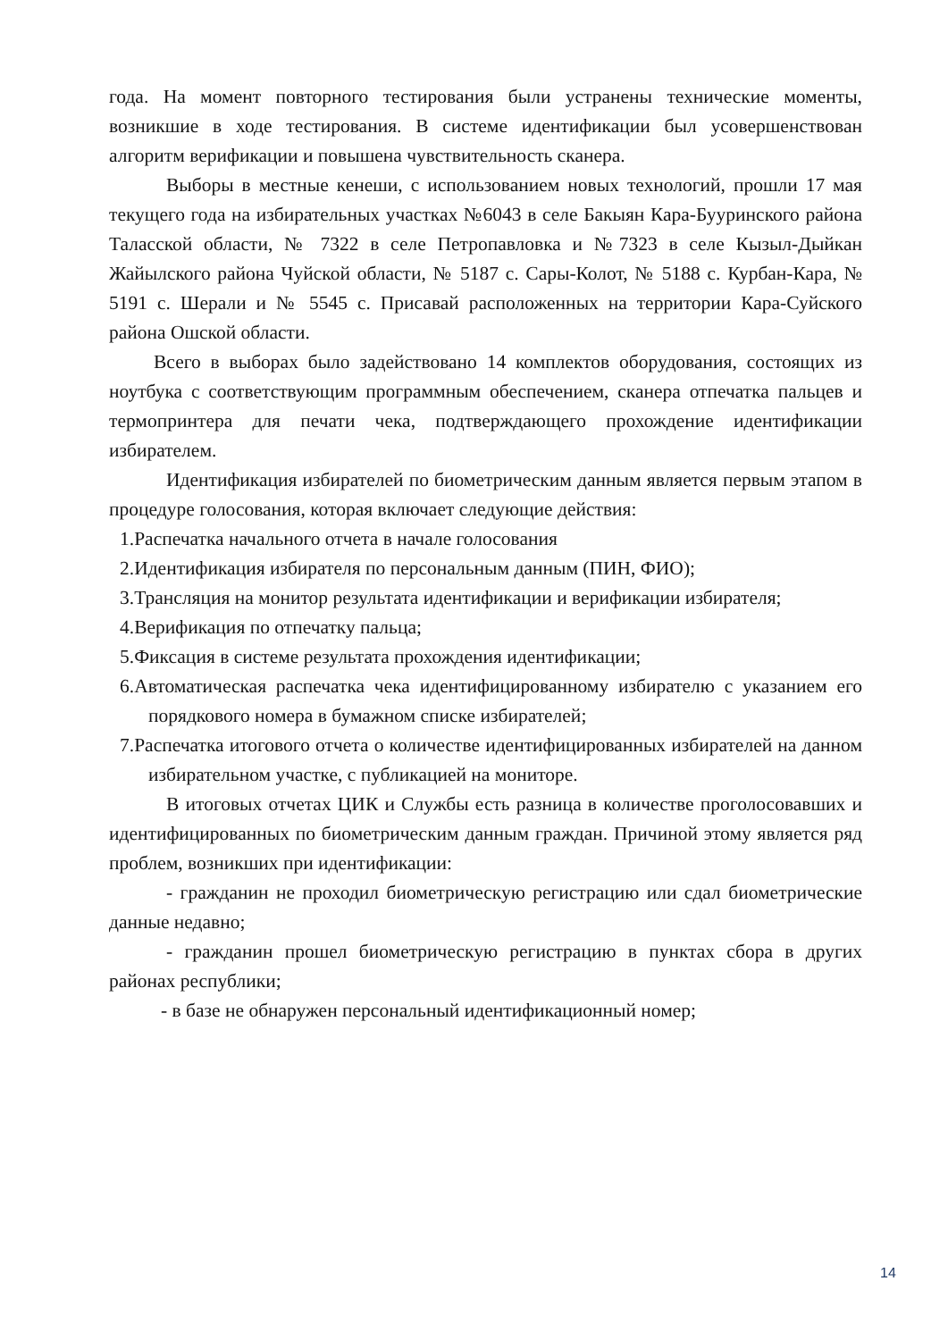года. На момент повторного тестирования были устранены технические моменты, возникшие в ходе тестирования. В системе идентификации был усовершенствован алгоритм верификации и повышена чувствительность сканера.
Выборы в местные кенеши, с использованием новых технологий, прошли 17 мая текущего года на избирательных участках №6043 в селе Бакыян Кара-Бууринского района Таласской области, № 7322 в селе Петропавловка и №7323 в селе Кызыл-Дыйкан Жайылского района Чуйской области, № 5187 с. Сары-Колот, № 5188 с. Курбан-Кара, № 5191 с. Шерали и № 5545 с. Присавай расположенных на территории Кара-Суйского района Ошской области.
Всего в выборах было задействовано 14 комплектов оборудования, состоящих из ноутбука с соответствующим программным обеспечением, сканера отпечатка пальцев и термопринтера для печати чека, подтверждающего прохождение идентификации избирателем.
Идентификация избирателей по биометрическим данным является первым этапом в процедуре голосования, которая включает следующие действия:
1.Распечатка начального отчета в начале голосования
2.Идентификация избирателя по персональным данным (ПИН, ФИО);
3.Трансляция на монитор результата идентификации и верификации избирателя;
4.Верификация по отпечатку пальца;
5.Фиксация в системе результата прохождения идентификации;
6.Автоматическая распечатка чека идентифицированному избирателю с указанием его порядкового номера в бумажном списке избирателей;
7.Распечатка итогового отчета о количестве идентифицированных избирателей на данном избирательном участке, с публикацией на мониторе.
В итоговых отчетах ЦИК и Службы есть разница в количестве проголосовавших и идентифицированных по биометрическим данным граждан. Причиной этому является ряд проблем, возникших при идентификации:
- гражданин не проходил биометрическую регистрацию или сдал биометрические данные недавно;
- гражданин прошел биометрическую регистрацию в пунктах сбора в других районах республики;
- в базе не обнаружен персональный идентификационный номер;
14